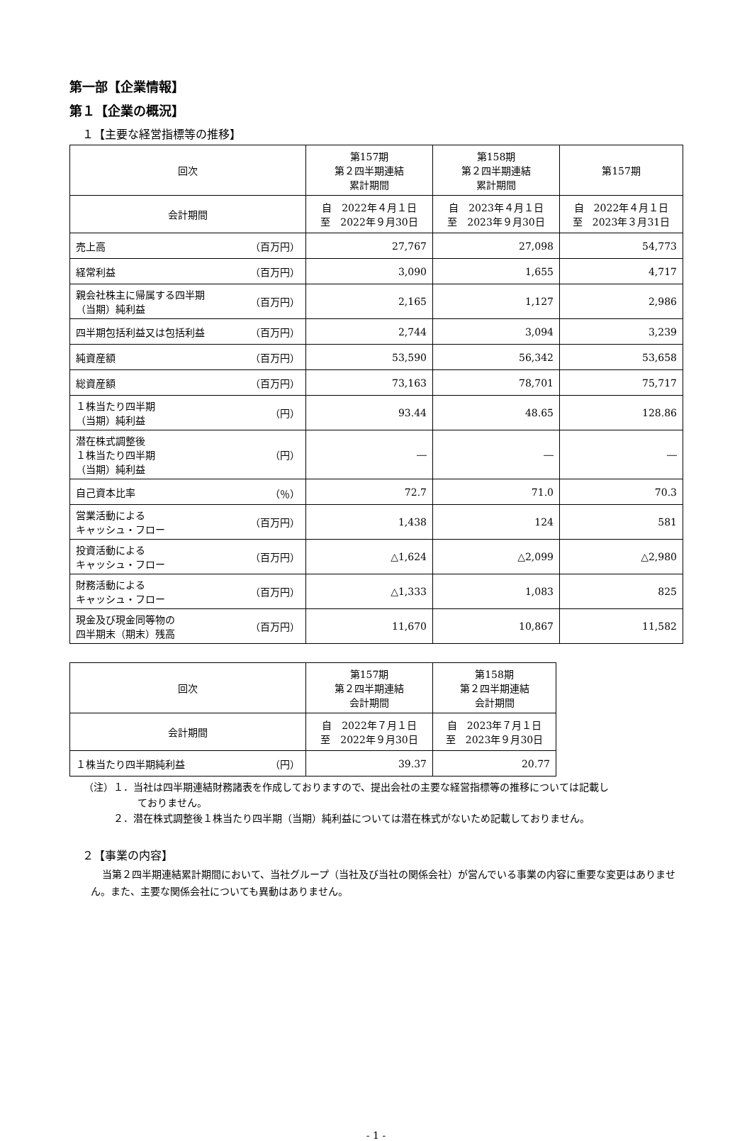第一部【企業情報】
第１【企業の概況】
１【主要な経営指標等の推移】
| 回次 | 第157期 第２四半期連結 累計期間 | 第158期 第２四半期連結 累計期間 | 第157期 |
| 会計期間 | 自 2022年４月１日 至 2022年９月30日 | 自 2023年４月１日 至 2023年９月30日 | 自 2022年４月１日 至 2023年３月31日 |
| 売上高 （百万円） | 27,767 | 27,098 | 54,773 |
| 経常利益 （百万円） | 3,090 | 1,655 | 4,717 |
| 親会社株主に帰属する四半期 （当期）純利益 （百万円） | 2,165 | 1,127 | 2,986 |
| 四半期包括利益又は包括利益 （百万円） | 2,744 | 3,094 | 3,239 |
| 純資産額 （百万円） | 53,590 | 56,342 | 53,658 |
| 総資産額 （百万円） | 73,163 | 78,701 | 75,717 |
| １株当たり四半期 （当期）純利益 （円） | 93.44 | 48.65 | 128.86 |
| 潜在株式調整後 １株当たり四半期 （当期）純利益 （円） | ― | ― | ― |
| 自己資本比率 （％） | 72.7 | 71.0 | 70.3 |
| 営業活動による キャッシュ・フロー （百万円） | 1,438 | 124 | 581 |
| 投資活動による キャッシュ・フロー （百万円） | △1,624 | △2,099 | △2,980 |
| 財務活動による キャッシュ・フロー （百万円） | △1,333 | 1,083 | 825 |
| 現金及び現金同等物の 四半期末（期末）残高 （百万円） | 11,670 | 10,867 | 11,582 |
| 回次 | 第157期 第２四半期連結 会計期間 | 第158期 第２四半期連結 会計期間 |
| 会計期間 | 自 2022年７月１日 至 2022年９月30日 | 自 2023年７月１日 至 2023年９月30日 |
| １株当たり四半期純利益 （円） | 39.37 | 20.77 |
（注）１．当社は四半期連結財務諸表を作成しておりますので、提出会社の主要な経営指標等の推移については記載し
ておりません。
２．潜在株式調整後１株当たり四半期（当期）純利益については潜在株式がないため記載しておりません。
２【事業の内容】
当第２四半期連結累計期間において、当社グループ（当社及び当社の関係会社）が営んでいる事業の内容に重要な変更はありません。また、主要な関係会社についても異動はありません。
- 1 -